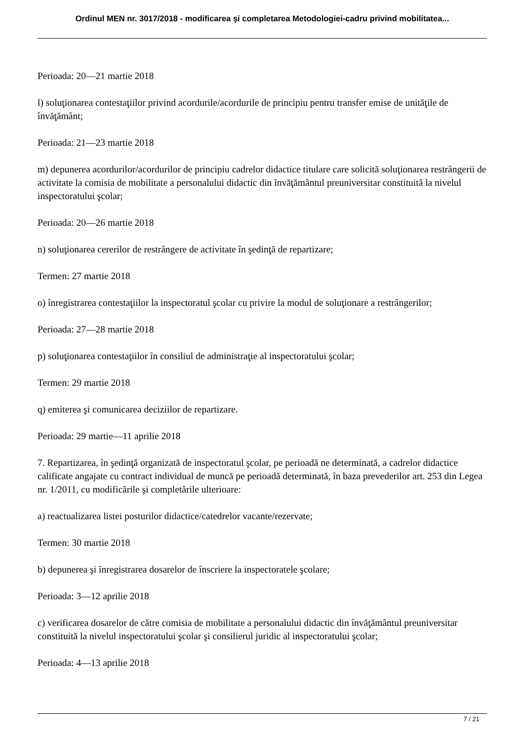Ordinul MEN nr. 3017/2018 - modificarea şi completarea Metodologiei-cadru privind mobilitatea...
Perioada: 20—21 martie 2018
l) soluţionarea contestaţiilor privind acordurile/acordurile de principiu pentru transfer emise de unităţile de învăţământ;
Perioada: 21—23 martie 2018
m) depunerea acordurilor/acordurilor de principiu cadrelor didactice titulare care solicită soluţionarea restrângerii de activitate la comisia de mobilitate a personalului didactic din învăţământul preuniversitar constituită la nivelul inspectoratului şcolar;
Perioada: 20—26 martie 2018
n) soluţionarea cererilor de restrângere de activitate în şedinţă de repartizare;
Termen: 27 martie 2018
o) înregistrarea contestaţiilor la inspectoratul şcolar cu privire la modul de soluţionare a restrângerilor;
Perioada: 27—28 martie 2018
p) soluţionarea contestaţiilor în consiliul de administraţie al inspectoratului şcolar;
Termen: 29 martie 2018
q) emiterea şi comunicarea deciziilor de repartizare.
Perioada: 29 martie—11 aprilie 2018
7. Repartizarea, în şedinţă organizată de inspectoratul şcolar, pe perioadă ne determinată, a cadrelor didactice calificate angajate cu contract individual de muncă pe perioadă determinată, în baza prevederilor art. 253 din Legea nr. 1/2011, cu modificările şi completările ulterioare:
a) reactualizarea listei posturilor didactice/catedrelor vacante/rezervate;
Termen: 30 martie 2018
b) depunerea şi înregistrarea dosarelor de înscriere la inspectoratele şcolare;
Perioada: 3—12 aprilie 2018
c) verificarea dosarelor de către comisia de mobilitate a personalului didactic din învăţământul preuniversitar constituită la nivelul inspectoratului şcolar şi consilierul juridic al inspectoratului şcolar;
Perioada: 4—13 aprilie 2018
7 / 21